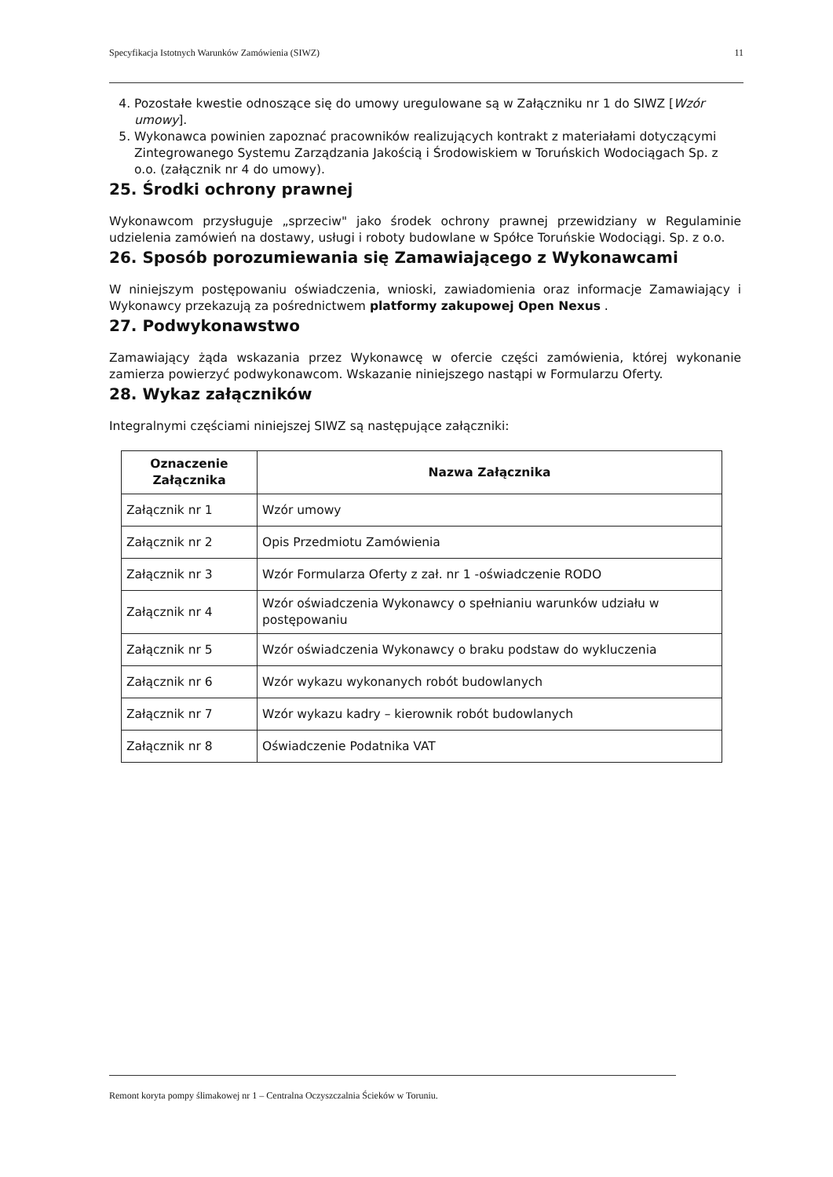Specyfikacja Istotnych Warunków Zamówienia (SIWZ) 11
4. Pozostałe kwestie odnoszące się do umowy uregulowane są w Załączniku nr 1 do SIWZ [Wzór umowy].
5. Wykonawca powinien zapoznać pracowników realizujących kontrakt z materiałami dotyczącymi Zintegrowanego Systemu Zarządzania Jakością i Środowiskiem w Toruńskich Wodociągach Sp. z o.o. (załącznik nr 4 do umowy).
25. Środki ochrony prawnej
Wykonawcom przysługuje „sprzeciw" jako środek ochrony prawnej przewidziany w Regulaminie udzielenia zamówień na dostawy, usługi i roboty budowlane w Spółce Toruńskie Wodociągi. Sp. z o.o.
26. Sposób porozumiewania się Zamawiającego z Wykonawcami
W niniejszym postępowaniu oświadczenia, wnioski, zawiadomienia oraz informacje Zamawiający i Wykonawcy przekazują za pośrednictwem platformy zakupowej Open Nexus .
27. Podwykonawstwo
Zamawiający żąda wskazania przez Wykonawcę w ofercie części zamówienia, której wykonanie zamierza powierzyć podwykonawcom. Wskazanie niniejszego nastąpi w Formularzu Oferty.
28. Wykaz załączników
Integralnymi częściami niniejszej SIWZ są następujące załączniki:
| Oznaczenie Załącznika | Nazwa Załącznika |
| --- | --- |
| Załącznik nr 1 | Wzór umowy |
| Załącznik nr 2 | Opis Przedmiotu Zamówienia |
| Załącznik nr 3 | Wzór Formularza Oferty z zał. nr 1 -oświadczenie RODO |
| Załącznik nr 4 | Wzór oświadczenia Wykonawcy o spełnianiu warunków udziału w postępowaniu |
| Załącznik nr 5 | Wzór oświadczenia Wykonawcy o braku podstaw do wykluczenia |
| Załącznik nr 6 | Wzór wykazu wykonanych robót budowlanych |
| Załącznik nr 7 | Wzór wykazu kadry – kierownik robót budowlanych |
| Załącznik nr 8 | Oświadczenie Podatnika VAT |
Remont koryta pompy ślimakowej nr 1 – Centralna Oczyszczalnia Ścieków w Toruniu.